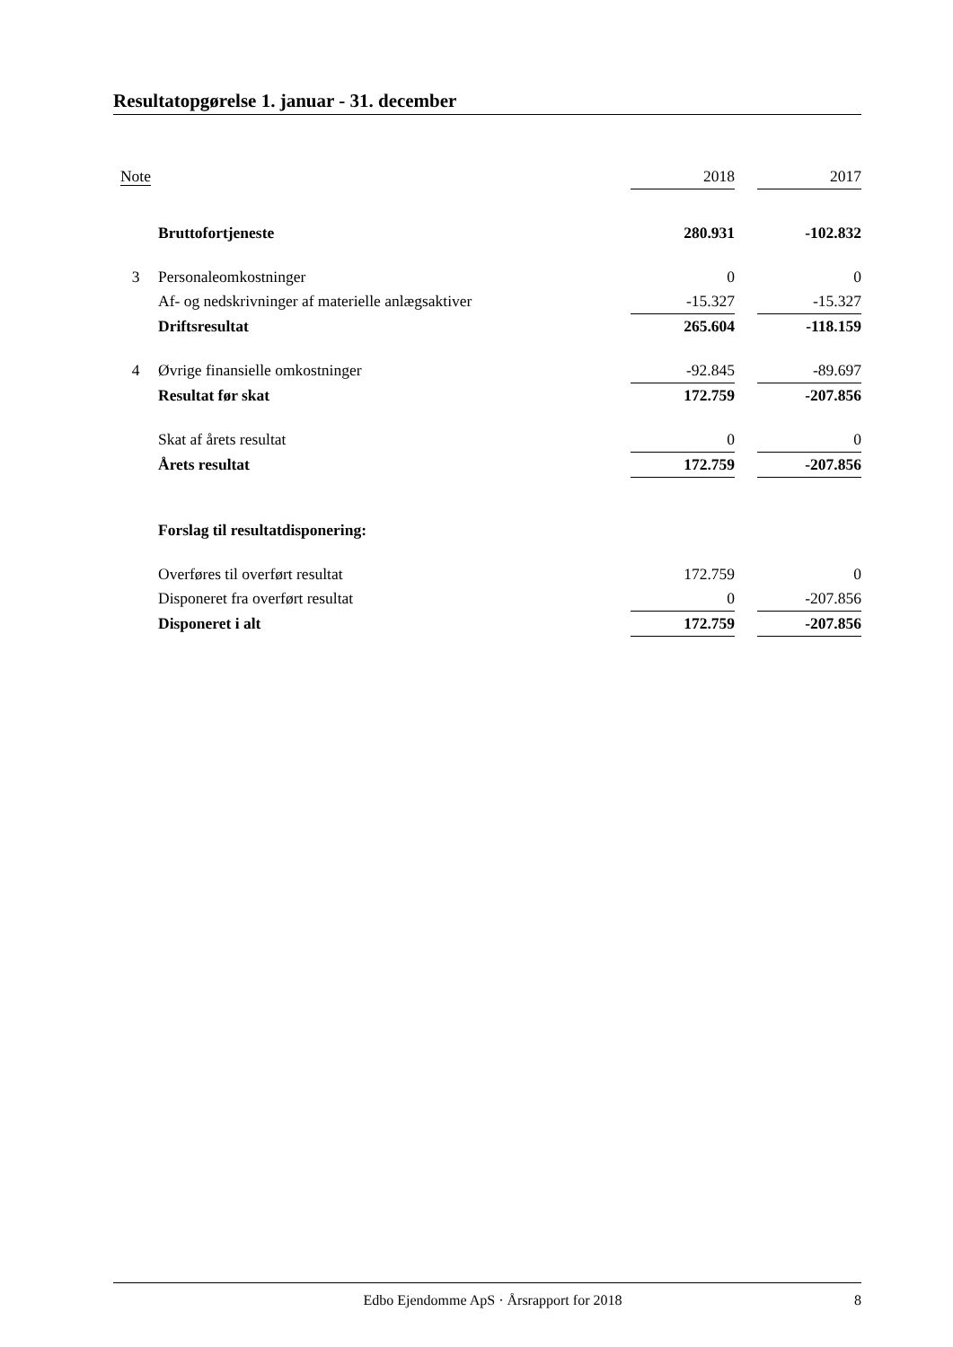Resultatopgørelse 1. januar - 31. december
| Note | | 2018 | | 2017 |
| --- | --- | --- | --- | --- |
| | Bruttofortjeneste | 280.931 | | -102.832 |
| 3 | Personaleomkostninger | 0 | | 0 |
| | Af- og nedskrivninger af materielle anlægsaktiver | -15.327 | | -15.327 |
| | Driftsresultat | 265.604 | | -118.159 |
| 4 | Øvrige finansielle omkostninger | -92.845 | | -89.697 |
| | Resultat før skat | 172.759 | | -207.856 |
| | Skat af årets resultat | 0 | | 0 |
| | Årets resultat | 172.759 | | -207.856 |
| | Forslag til resultatdisponering: | | | |
| | Overføres til overført resultat | 172.759 | | 0 |
| | Disponeret fra overført resultat | 0 | | -207.856 |
| | Disponeret i alt | 172.759 | | -207.856 |
Edbo Ejendomme ApS · Årsrapport for 2018 8